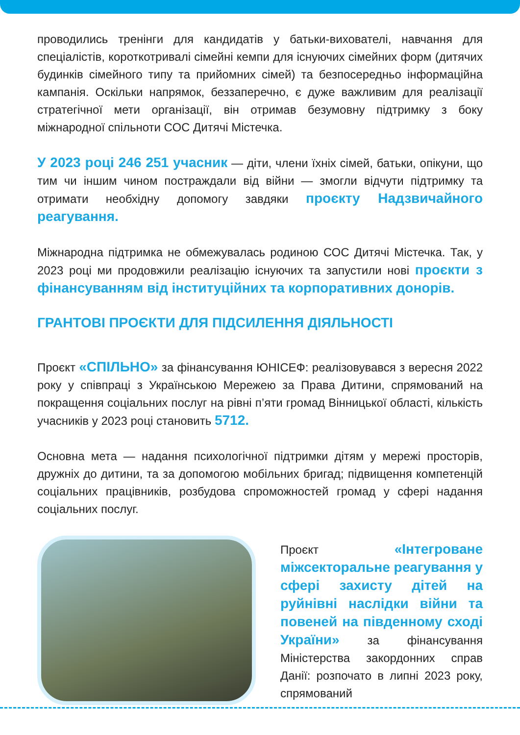проводились тренінги для кандидатів у батьки-вихователі, навчання для спеціалістів, короткотривалі сімейні кемпи для існуючих сімейних форм (дитячих будинків сімейного типу та прийомних сімей) та безпосередньо інформаційна кампанія. Оскільки напрямок, беззаперечно, є дуже важливим для реалізації стратегічної мети організації, він отримав безумовну підтримку з боку міжнародної спільноти СОС Дитячі Містечка.
У 2023 році 246 251 учасник — діти, члени їхніх сімей, батьки, опікуни, що тим чи іншим чином постраждали від війни — змогли відчути підтримку та отримати необхідну допомогу завдяки проєкту Надзвичайного реагування.
Міжнародна підтримка не обмежувалась родиною СОС Дитячі Містечка. Так, у 2023 році ми продовжили реалізацію існуючих та запустили нові проєкти з фінансуванням від інституційних та корпоративних донорів.
ГРАНТОВІ ПРОЄКТИ ДЛЯ ПІДСИЛЕННЯ ДІЯЛЬНОСТІ
Проєкт «СПІЛЬНО» за фінансування ЮНІСЕФ: реалізовувався з вересня 2022 року у співпраці з Українською Мережею за Права Дитини, спрямований на покращення соціальних послуг на рівні п’яти громад Вінницької області, кількість учасників у 2023 році становить 5712.
Основна мета — надання психологічної підтримки дітям у мережі просторів, дружніх до дитини, та за допомогою мобільних бригад; підвищення компетенцій соціальних працівників, розбудова спроможностей громад у сфері надання соціальних послуг.
Проєкт «Інтегроване міжсекторальне реагування у сфері захисту дітей на руйнівні наслідки війни та повеней на південному сході України» за фінансування Міністерства закордонних справ Данії: розпочато в липні 2023 року, спрямований